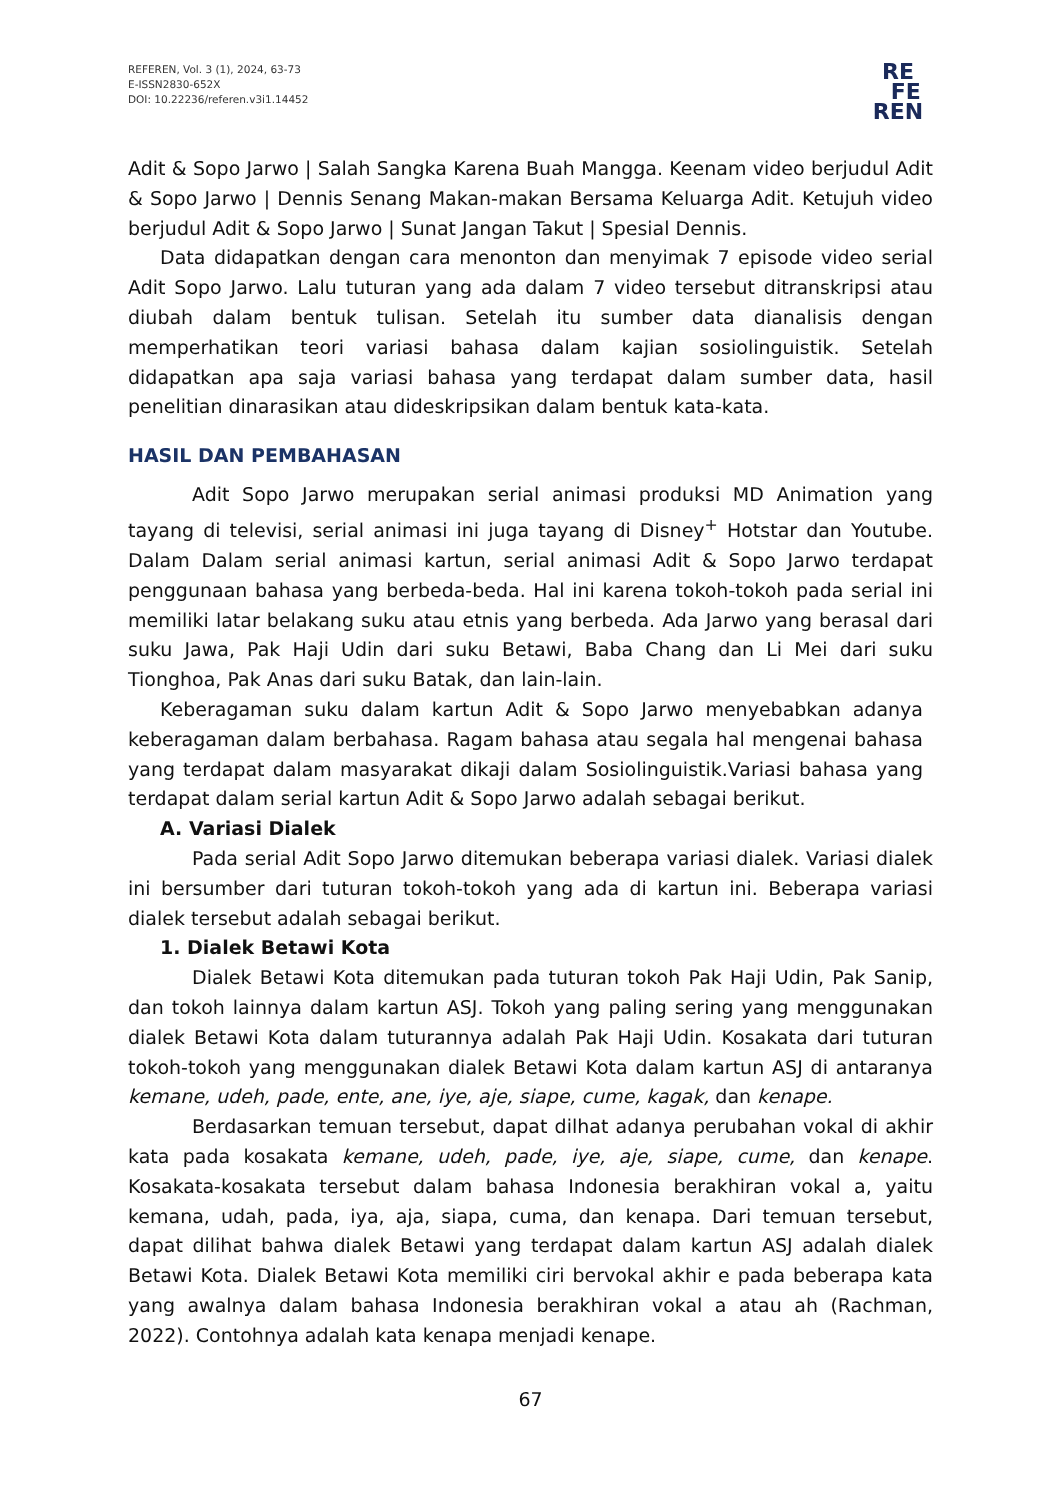REFEREN, Vol. 3 (1), 2024, 63-73
E-ISSN2830-652X
DOI: 10.22236/referen.v3i1.14452
RE
FE
REN
Adit & Sopo Jarwo | Salah Sangka Karena Buah Mangga. Keenam video berjudul Adit & Sopo Jarwo | Dennis Senang Makan-makan Bersama Keluarga Adit. Ketujuh video berjudul Adit & Sopo Jarwo | Sunat Jangan Takut | Spesial Dennis.
Data didapatkan dengan cara menonton dan menyimak 7 episode video serial Adit Sopo Jarwo. Lalu tuturan yang ada dalam 7 video tersebut ditranskripsi atau diubah dalam bentuk tulisan. Setelah itu sumber data dianalisis dengan memperhatikan teori variasi bahasa dalam kajian sosiolinguistik. Setelah didapatkan apa saja variasi bahasa yang terdapat dalam sumber data, hasil penelitian dinarasikan atau dideskripsikan dalam bentuk kata-kata.
HASIL DAN PEMBAHASAN
Adit Sopo Jarwo merupakan serial animasi produksi MD Animation yang tayang di televisi, serial animasi ini juga tayang di Disney<sup>+</sup> Hotstar dan Youtube. Dalam Dalam serial animasi kartun, serial animasi Adit & Sopo Jarwo terdapat penggunaan bahasa yang berbeda-beda. Hal ini karena tokoh-tokoh pada serial ini memiliki latar belakang suku atau etnis yang berbeda. Ada Jarwo yang berasal dari suku Jawa, Pak Haji Udin dari suku Betawi, Baba Chang dan Li Mei dari suku Tionghoa, Pak Anas dari suku Batak, dan lain-lain.
Keberagaman suku dalam kartun Adit & Sopo Jarwo menyebabkan adanya keberagaman dalam berbahasa. Ragam bahasa atau segala hal mengenai bahasa yang terdapat dalam masyarakat dikaji dalam Sosiolinguistik.Variasi bahasa yang terdapat dalam serial kartun Adit & Sopo Jarwo adalah sebagai berikut.
A. Variasi Dialek
Pada serial Adit Sopo Jarwo ditemukan beberapa variasi dialek. Variasi dialek ini bersumber dari tuturan tokoh-tokoh yang ada di kartun ini. Beberapa variasi dialek tersebut adalah sebagai berikut.
1. Dialek Betawi Kota
Dialek Betawi Kota ditemukan pada tuturan tokoh Pak Haji Udin, Pak Sanip, dan tokoh lainnya dalam kartun ASJ. Tokoh yang paling sering yang menggunakan dialek Betawi Kota dalam tuturannya adalah Pak Haji Udin. Kosakata dari tuturan tokoh-tokoh yang menggunakan dialek Betawi Kota dalam kartun ASJ di antaranya kemane, udeh, pade, ente, ane, iye, aje, siape, cume, kagak, dan kenape.
Berdasarkan temuan tersebut, dapat dilhat adanya perubahan vokal di akhir kata pada kosakata kemane, udeh, pade, iye, aje, siape, cume, dan kenape. Kosakata-kosakata tersebut dalam bahasa Indonesia berakhiran vokal a, yaitu kemana, udah, pada, iya, aja, siapa, cuma, dan kenapa. Dari temuan tersebut, dapat dilihat bahwa dialek Betawi yang terdapat dalam kartun ASJ adalah dialek Betawi Kota. Dialek Betawi Kota memiliki ciri bervokal akhir e pada beberapa kata yang awalnya dalam bahasa Indonesia berakhiran vokal a atau ah (Rachman, 2022). Contohnya adalah kata kenapa menjadi kenape.
67